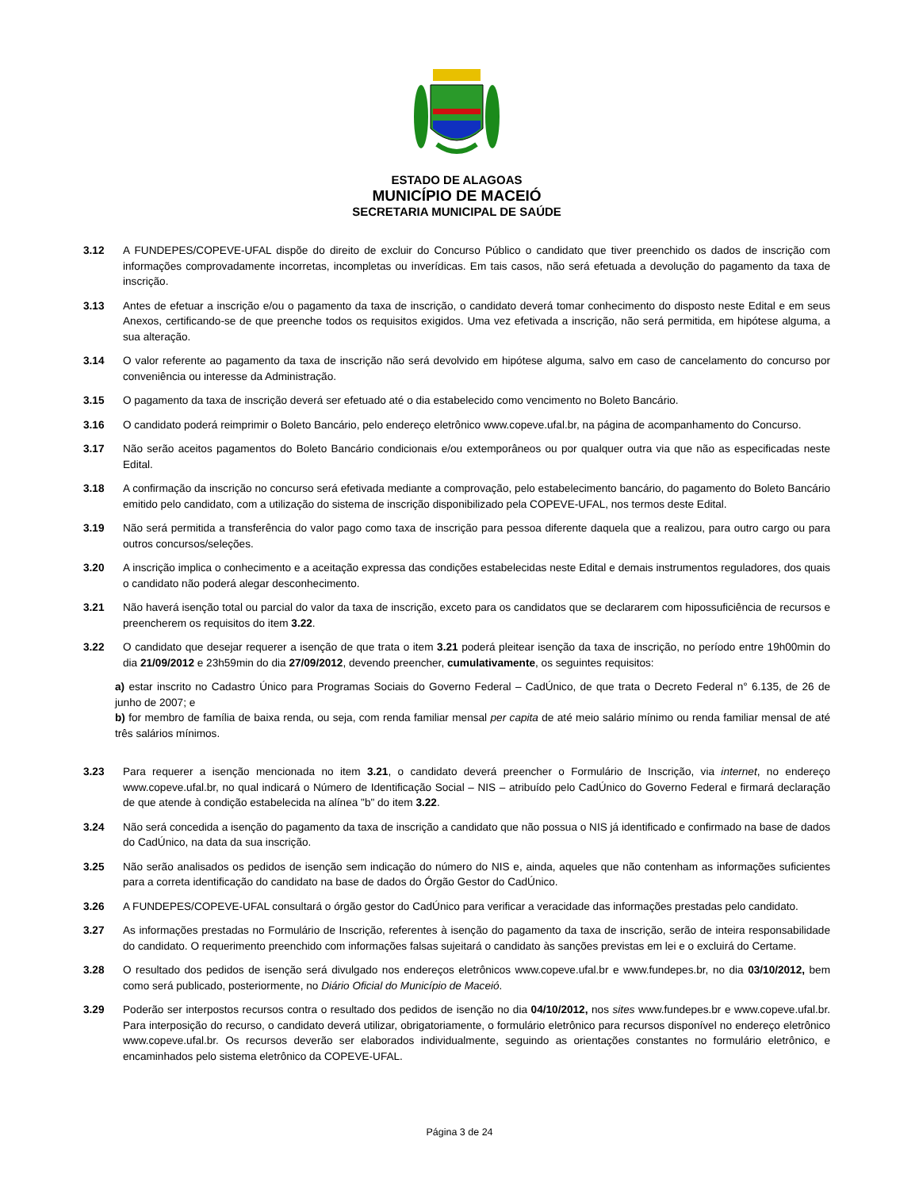ESTADO DE ALAGOAS
MUNICÍPIO DE MACEIÓ
SECRETARIA MUNICIPAL DE SAÚDE
3.12 A FUNDEPES/COPEVE-UFAL dispõe do direito de excluir do Concurso Público o candidato que tiver preenchido os dados de inscrição com informações comprovadamente incorretas, incompletas ou inverídicas. Em tais casos, não será efetuada a devolução do pagamento da taxa de inscrição.
3.13 Antes de efetuar a inscrição e/ou o pagamento da taxa de inscrição, o candidato deverá tomar conhecimento do disposto neste Edital e em seus Anexos, certificando-se de que preenche todos os requisitos exigidos. Uma vez efetivada a inscrição, não será permitida, em hipótese alguma, a sua alteração.
3.14 O valor referente ao pagamento da taxa de inscrição não será devolvido em hipótese alguma, salvo em caso de cancelamento do concurso por conveniência ou interesse da Administração.
3.15 O pagamento da taxa de inscrição deverá ser efetuado até o dia estabelecido como vencimento no Boleto Bancário.
3.16 O candidato poderá reimprimir o Boleto Bancário, pelo endereço eletrônico www.copeve.ufal.br, na página de acompanhamento do Concurso.
3.17 Não serão aceitos pagamentos do Boleto Bancário condicionais e/ou extemporâneos ou por qualquer outra via que não as especificadas neste Edital.
3.18 A confirmação da inscrição no concurso será efetivada mediante a comprovação, pelo estabelecimento bancário, do pagamento do Boleto Bancário emitido pelo candidato, com a utilização do sistema de inscrição disponibilizado pela COPEVE-UFAL, nos termos deste Edital.
3.19 Não será permitida a transferência do valor pago como taxa de inscrição para pessoa diferente daquela que a realizou, para outro cargo ou para outros concursos/seleções.
3.20 A inscrição implica o conhecimento e a aceitação expressa das condições estabelecidas neste Edital e demais instrumentos reguladores, dos quais o candidato não poderá alegar desconhecimento.
3.21 Não haverá isenção total ou parcial do valor da taxa de inscrição, exceto para os candidatos que se declararem com hipossuficiência de recursos e preencherem os requisitos do item 3.22.
3.22 O candidato que desejar requerer a isenção de que trata o item 3.21 poderá pleitear isenção da taxa de inscrição, no período entre 19h00min do dia 21/09/2012 e 23h59min do dia 27/09/2012, devendo preencher, cumulativamente, os seguintes requisitos:
a) estar inscrito no Cadastro Único para Programas Sociais do Governo Federal – CadÚnico, de que trata o Decreto Federal n° 6.135, de 26 de junho de 2007; e
b) for membro de família de baixa renda, ou seja, com renda familiar mensal per capita de até meio salário mínimo ou renda familiar mensal de até três salários mínimos.
3.23 Para requerer a isenção mencionada no item 3.21, o candidato deverá preencher o Formulário de Inscrição, via internet, no endereço www.copeve.ufal.br, no qual indicará o Número de Identificação Social – NIS – atribuído pelo CadÚnico do Governo Federal e firmará declaração de que atende à condição estabelecida na alínea "b" do item 3.22.
3.24 Não será concedida a isenção do pagamento da taxa de inscrição a candidato que não possua o NIS já identificado e confirmado na base de dados do CadÚnico, na data da sua inscrição.
3.25 Não serão analisados os pedidos de isenção sem indicação do número do NIS e, ainda, aqueles que não contenham as informações suficientes para a correta identificação do candidato na base de dados do Órgão Gestor do CadÚnico.
3.26 A FUNDEPES/COPEVE-UFAL consultará o órgão gestor do CadÚnico para verificar a veracidade das informações prestadas pelo candidato.
3.27 As informações prestadas no Formulário de Inscrição, referentes à isenção do pagamento da taxa de inscrição, serão de inteira responsabilidade do candidato. O requerimento preenchido com informações falsas sujeitará o candidato às sanções previstas em lei e o excluirá do Certame.
3.28 O resultado dos pedidos de isenção será divulgado nos endereços eletrônicos www.copeve.ufal.br e www.fundepes.br, no dia 03/10/2012, bem como será publicado, posteriormente, no Diário Oficial do Município de Maceió.
3.29 Poderão ser interpostos recursos contra o resultado dos pedidos de isenção no dia 04/10/2012, nos sites www.fundepes.br e www.copeve.ufal.br. Para interposição do recurso, o candidato deverá utilizar, obrigatoriamente, o formulário eletrônico para recursos disponível no endereço eletrônico www.copeve.ufal.br. Os recursos deverão ser elaborados individualmente, seguindo as orientações constantes no formulário eletrônico, e encaminhados pelo sistema eletrônico da COPEVE-UFAL.
Página 3 de 24